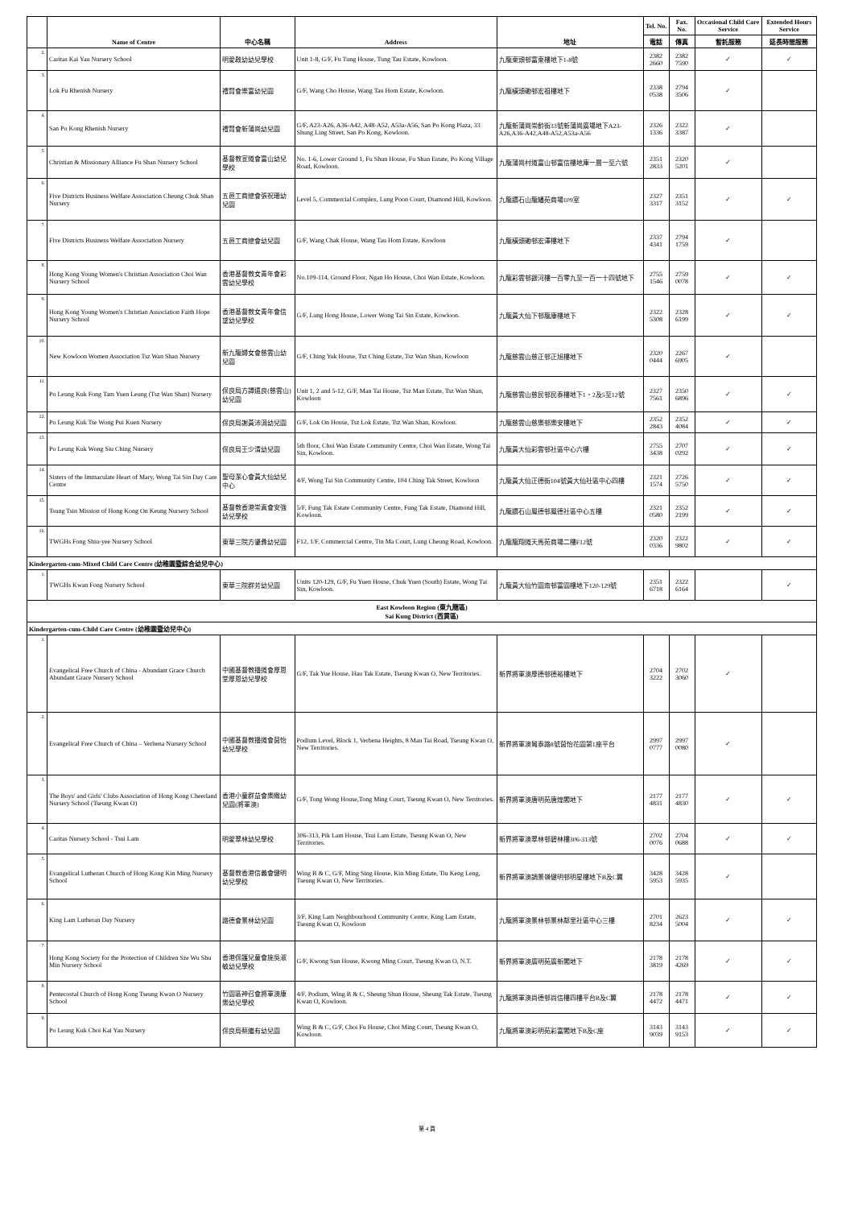| | Name of Centre | 中心名稱 | Address | 地址 | Tel. No. | Fax. No. | Occasional Child Care Service | Extended Hours Service |
| --- | --- | --- | --- | --- | --- | --- | --- | --- |
| | | | | | 電話 | 傳真 | 暫託服務 | 延長時間服務 |
| 2. | Caritas Kai Yau Nursery School | 明愛啟幼幼兒學校 | Unit 1-8, G/F, Fu Tung House, Tung Tau Estate, Kowloon. | 九龍東頭邨富東樓地下1-8號 | 2382 2660 | 2382 7590 | ✓ | ✓ |
| 3. | Lok Fu Rhenish Nursery | 禮賢會樂富幼兒園 | G/F, Wang Cho House, Wang Tau Hom Estate, Kowloon. | 九龍橫頭磡邨宏祖樓地下 | 2338 0538 | 2794 3506 | ✓ | |
| 4. | San Po Kong Rhenish Nursery | 禮賢會新蒲崗幼兒園 | G/F, A23-A26, A36-A42, A48-A52, A53a-A56, San Po Kong Plaza, 33 Shung Ling Street, San Po Kong, Kowloon. | 九龍新蒲崗崇齡街33號新蒲崗廣場地下A23-A26,A36-A42,A48-A52,A53a-A56 | 2326 1336 | 2322 3387 | ✓ | |
| 5. | Christian & Missionary Alliance Fu Shan Nursery School | 基督教宣道會富山幼兒學校 | No. 1-6, Lower Ground 1, Fu Shun House, Fu Shan Estate, Po Kong Village Road, Kowloon. | 九龍蒲崗村道富山邨富信樓地庫一層一至六號 | 2351 2833 | 2320 5201 | ✓ | |
| 6. | Five Districts Business Welfare Association Cheung Chuk Shan Nursery | 五邑工商總會張祝珊幼兒園 | Level 5, Commercial Complex, Lung Poon Court, Diamond Hill, Kowloon. | 九龍鑽石山龍蟠苑商場109室 | 2327 3317 | 2351 3152 | ✓ | ✓ |
| 7. | Five Districts Business Welfare Association Nursery | 五邑工商總會幼兒園 | G/F, Wang Chak House, Wang Tau Hom Estate, Kowloon | 九龍橫頭磡邨宏澤樓地下 | 2337 4341 | 2794 1759 | ✓ | |
| 8. | Hong Kong Young Women's Christian Association Choi Wan Nursery School | 香港基督教女青年會彩雲幼兒學校 | No.109-114, Ground Floor, Ngan Ho House, Choi Wan Estate, Kowloon. | 九龍彩雲邨銀河樓一百零九至一百一十四號地下 | 2755 1546 | 2759 0078 | ✓ | ✓ |
| 9. | Hong Kong Young Women's Christian Association Faith Hope Nursery School | 香港基督教女青年會信望幼兒學校 | G/F, Lung Hong House, Lower Wong Tai Sin Estate, Kowloon. | 九龍黃大仙下邨龍康樓地下 | 2322 5308 | 2328 6199 | ✓ | ✓ |
| 10. | New Kowloon Women Association Tsz Wan Shan Nursery | 新九龍婦女會慈雲山幼兒園 | G/F, Ching Yuk House, Tsz Ching Estate, Tsz Wan Shan, Kowloon | 九龍慈雲山慈正邨正旭樓地下 | 2320 0444 | 2267 6905 | ✓ | |
| 11. | Po Leung Kuk Fong Tam Yuen Leung (Tsz Wan Shan) Nursery | 保良局方譚遠良(慈雲山)幼兒園 | Unit 1, 2 and 5-12, G/F, Man Tai House, Tsz Man Estate, Tsz Wan Shan, Kowloon | 九龍慈雲山慈民邨民泰樓地下1、2及5至12號 | 2327 7561 | 2350 6896 | ✓ | ✓ |
| 12. | Po Leung Kuk Tse Wong Pui Kuen Nursery | 保良局謝黃沛涓幼兒園 | G/F, Lok On House, Tsz Lok Estate, Tsz Wan Shan, Kowloon. | 九龍慈雲山慈樂邨樂安樓地下 | 2352 2843 | 2352 4084 | ✓ | ✓ |
| 13. | Po Leung Kuk Wong Siu Ching Nursery | 保良局王少清幼兒園 | 5th floor, Choi Wan Estate Community Centre, Choi Wan Estate, Wong Tai Sin, Kowloon. | 九龍黃大仙彩雲邨社區中心六樓 | 2755 3438 | 2707 0292 | ✓ | ✓ |
| 14. | Sisters of the Immaculate Heart of Mary, Wong Tai Sin Day Care Centre | 聖母潔心會黃大仙幼兒中心 | 4/F, Wong Tai Sin Community Centre, 104 Ching Tak Street, Kowloon | 九龍黃大仙正德街104號黃大仙社區中心四樓 | 2321 1574 | 2726 5750 | ✓ | ✓ |
| 15. | Tsung Tsin Mission of Hong Kong On Keung Nursery School | 基督教香港崇真會安強幼兒學校 | 5/F, Fung Tak Estate Community Centre, Fung Tak Estate, Diamond Hill, Kowloon. | 九龍鑽石山鳳德邨鳳德社區中心五樓 | 2321 0580 | 2352 2199 | ✓ | ✓ |
| 16. | TWGHs Fong Shiu-yee Nursery School | 東華三院方肇彝幼兒園 | F12, 1/F, Commercial Centre, Tin Ma Court, Lung Cheung Road, Kowloon. | 九龍龍翔道天馬苑商場二樓F12號 | 2320 0336 | 2322 9802 | ✓ | ✓ |
| Kindergarten-cum-Mixed Child Care Centre (幼稚園暨綜合幼兒中心) | | | | | | | | |
| 1. | TWGHs Kwan Fong Nursery School | 東華三院群芳幼兒園 | Units 120-129, G/F, Fu Yuen House, Chuk Yuen (South) Estate, Wong Tai Sin, Kowloon. | 九龍黃大仙竹園南邨富園樓地下120-129號 | 2351 6718 | 2322 6164 | | ✓ |
| East Kowloon Region (東九龍區) Sai Kung District (西貢區) | | | | | | | | |
| Kindergarten-cum-Child Care Centre (幼稚園暨幼兒中心) | | | | | | | | |
| 1. | Evangelical Free Church of China - Abundant Grace Church Abundant Grace Nursery School | 中國基督教播道會厚恩堂厚恩幼兒學校 | G/F, Tak Yue House, Hau Tak Estate, Tseung Kwan O, New Territories. | 新界將軍澳厚德邨德裕樓地下 | 2704 3222 | 2702 3060 | ✓ | |
| 2. | Evangelical Free Church of China – Verbena Nursery School | 中國基督教播道會茵怡幼兒學校 | Podium Level, Block 1, Verbena Heights, 8 Mau Tai Road, Tseung Kwan O, New Territories. | 新界將軍澳貿泰路8號茵怡花園第1座平台 | 2997 0777 | 2997 0080 | ✓ | |
| 3. | The Boys' and Girls' Clubs Association of Hong Kong Cheerland Nursery School (Tseung Kwan O) | 香港小童群益會樂緻幼兒園(將軍澳) | G/F, Tong Wong House,Tong Ming Court, Tseung Kwan O, New Territories. | 新界將軍澳唐明苑唐煌閣地下 | 2177 4831 | 2177 4830 | ✓ | ✓ |
| 4. | Caritas Nursery School - Tsui Lam | 明愛翠林幼兒學校 | 306-313, Pik Lam House, Tsui Lam Estate, Tseung Kwan O, New Territories. | 新界將軍澳翠林邨碧林樓306-313號 | 2702 0076 | 2704 0688 | ✓ | ✓ |
| 5. | Evangelical Lutheran Church of Hong Kong Kin Ming Nursery School | 基督教香港信義會健明幼兒學校 | Wing B & C, G/F, Ming Sing House, Kin Ming Estate, Tiu Keng Leng, Tseung Kwan O, New Territories. | 新界將軍澳調景嶺健明邨明星樓地下B及C翼 | 3428 5953 | 3428 5935 | ✓ | |
| 6. | King Lam Lutheran Day Nursery | 路德會景林幼兒園 | 3/F, King Lam Neighbourhood Community Centre, King Lam Estate, Tseung Kwan O, Kowloon | 九龍將軍澳景林邨景林鄰里社區中心三樓 | 2701 8234 | 2623 5004 | ✓ | ✓ |
| 7. | Hong Kong Society for the Protection of Children Sze Wu Shu Min Nursery School | 香港保護兒童會施吳淑敏幼兒學校 | G/F, Kwong Sun House, Kwong Ming Court, Tseung Kwan O, N.T. | 新界將軍澳廣明苑廣新閣地下 | 2178 3819 | 2178 4269 | ✓ | ✓ |
| 8. | Pentecostal Church of Hong Kong Tseung Kwan O Nursery School | 竹園區神召會將軍澳康樂幼兒學校 | 4/F, Podium, Wing B & C, Sheung Shun House, Sheung Tak Estate, Tseung Kwan O, Kowloon. | 九龍將軍澳尚德邨尚信樓四樓平台B及C翼 | 2178 4472 | 2178 4471 | ✓ | ✓ |
| 9. | Po Leung Kuk Choi Kai Yau Nursery | 保良局蔡繼有幼兒園 | Wing B & C, G/F, Choi Fu House, Choi Ming Court, Tseung Kwan O, Kowloon. | 九龍將軍澳彩明苑彩富閣地下B及C座 | 3143 9039 | 3143 9153 | ✓ | ✓ |
第 4 頁